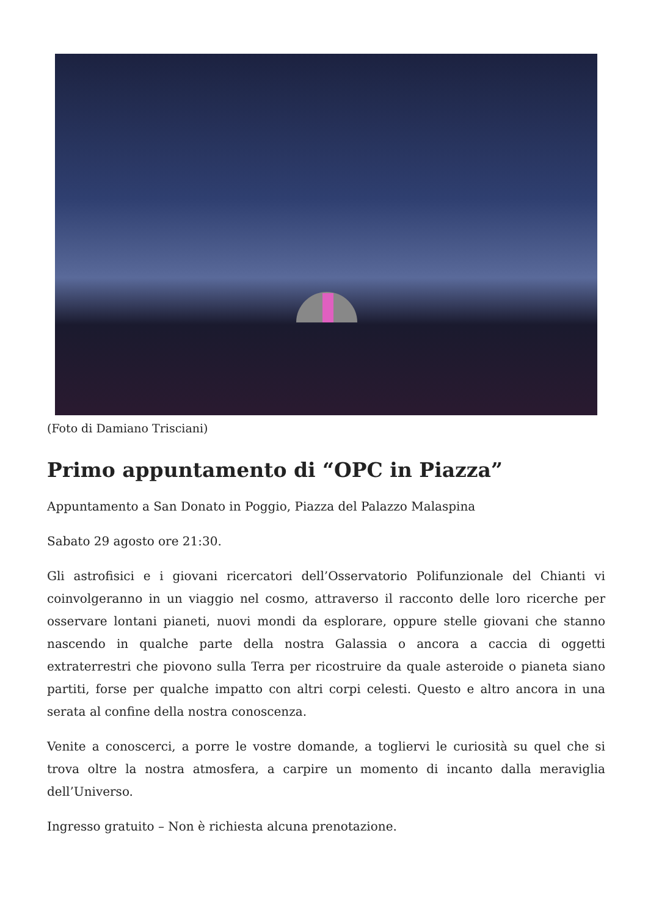(Foto di Damiano Trisciani)
Primo appuntamento di “OPC in Piazza”
Appuntamento a San Donato in Poggio, Piazza del Palazzo Malaspina
Sabato 29 agosto ore 21:30.
Gli astrofisici e i giovani ricercatori dell’Osservatorio Polifunzionale del Chianti vi coinvolgeranno in un viaggio nel cosmo, attraverso il racconto delle loro ricerche per osservare lontani pianeti, nuovi mondi da esplorare, oppure stelle giovani che stanno nascendo in qualche parte della nostra Galassia o ancora a caccia di oggetti extraterrestri che piovono sulla Terra per ricostruire da quale asteroide o pianeta siano partiti, forse per qualche impatto con altri corpi celesti. Questo e altro ancora in una serata al confine della nostra conoscenza.
Venite a conoscerci, a porre le vostre domande, a togliervi le curiosità su quel che si trova oltre la nostra atmosfera, a carpire un momento di incanto dalla meraviglia dell’Universo.
Ingresso gratuito – Non è richiesta alcuna prenotazione.